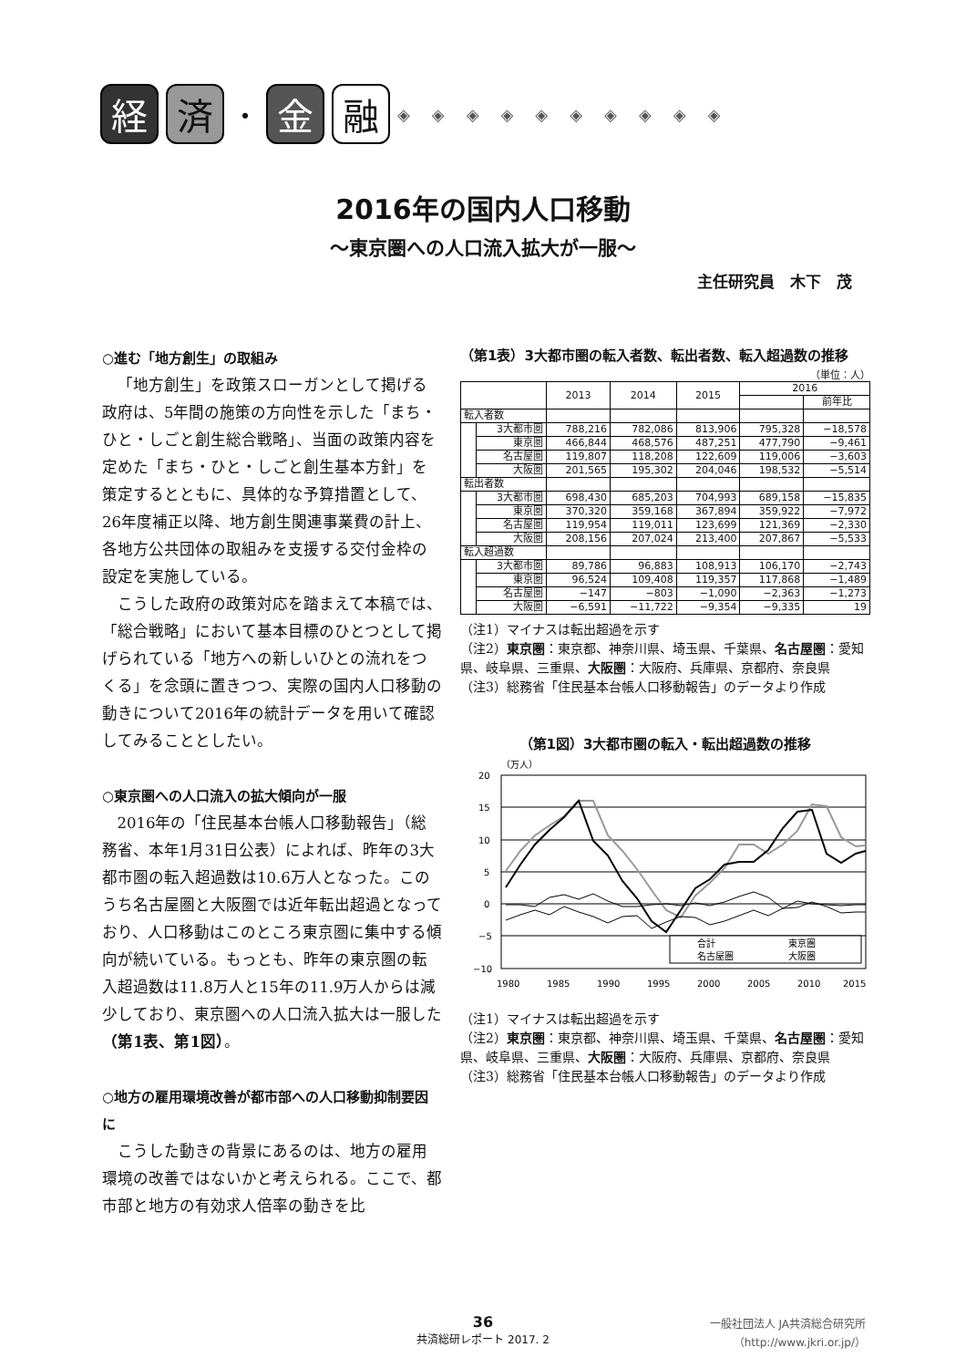経 済
・
金 融
◈◈◈◈◈◈◈◈◈◈
2016年の国内人口移動
～東京圏への人口流入拡大が一服～
主任研究員　木下　茂
○進む「地方創生」の取組み
「地方創生」を政策スローガンとして掲げる政府は、5年間の施策の方向性を示した「まち・ひと・しごと創生総合戦略」、当面の政策内容を定めた「まち・ひと・しごと創生基本方針」を策定するとともに、具体的な予算措置として、26年度補正以降、地方創生関連事業費の計上、各地方公共団体の取組みを支援する交付金枠の設定を実施している。
こうした政府の政策対応を踏まえて本稿では、「総合戦略」において基本目標のひとつとして掲げられている「地方への新しいひとの流れをつくる」を念頭に置きつつ、実際の国内人口移動の動きについて2016年の統計データを用いて確認してみることとしたい。
○東京圏への人口流入の拡大傾向が一服
2016年の「住民基本台帳人口移動報告」（総務省、本年1月31日公表）によれば、昨年の3大都市圏の転入超過数は10.6万人となった。このうち名古屋圏と大阪圏では近年転出超過となっており、人口移動はこのところ東京圏に集中する傾向が続いている。もっとも、昨年の東京圏の転入超過数は11.8万人と15年の11.9万人からは減少しており、東京圏への人口流入拡大は一服した（第1表、第1図）。
○地方の雇用環境改善が都市部への人口移動抑制要因に
こうした動きの背景にあるのは、地方の雇用環境の改善ではないかと考えられる。ここで、都市部と地方の有効求人倍率の動きを比
（第1表）3大都市圏の転入者数、転出者数、転入超過数の推移
（単位：人）
| | | 2013 | 2014 | 2015 | 2016 | |
| --- | --- | --- | --- | --- | --- | --- |
| | | | | | | 前年比 |
| 転入者数 | | | | | | |
| | 3大都市圏 | 788,216 | 782,086 | 813,906 | 795,328 | −18,578 |
| | 東京圏 | 466,844 | 468,576 | 487,251 | 477,790 | −9,461 |
| | 名古屋圏 | 119,807 | 118,208 | 122,609 | 119,006 | −3,603 |
| | 大阪圏 | 201,565 | 195,302 | 204,046 | 198,532 | −5,514 |
| 転出者数 | | | | | | |
| | 3大都市圏 | 698,430 | 685,203 | 704,993 | 689,158 | −15,835 |
| | 東京圏 | 370,320 | 359,168 | 367,894 | 359,922 | −7,972 |
| | 名古屋圏 | 119,954 | 119,011 | 123,699 | 121,369 | −2,330 |
| | 大阪圏 | 208,156 | 207,024 | 213,400 | 207,867 | −5,533 |
| 転入超過数 | | | | | | |
| | 3大都市圏 | 89,786 | 96,883 | 108,913 | 106,170 | −2,743 |
| | 東京圏 | 96,524 | 109,408 | 119,357 | 117,868 | −1,489 |
| | 名古屋圏 | −147 | −803 | −1,090 | −2,363 | −1,273 |
| | 大阪圏 | −6,591 | −11,722 | −9,354 | −9,335 | 19 |
（注1）マイナスは転出超過を示す
（注2）東京圏：東京都、神奈川県、埼玉県、千葉県、名古屋圏：愛知県、岐阜県、三重県、大阪圏：大阪府、兵庫県、京都府、奈良県
（注3）総務省「住民基本台帳人口移動報告」のデータより作成
（第1図）3大都市圏の転入・転出超過数の推移
（万人）
20
15
10
5
0
−5
−10
合計
東京圏
名古屋圏
大阪圏
1980
1985
1990
1995
2000
2005
2010
2015
（注1）マイナスは転出超過を示す
（注2）東京圏：東京都、神奈川県、埼玉県、千葉県、名古屋圏：愛知県、岐阜県、三重県、大阪圏：大阪府、兵庫県、京都府、奈良県
（注3）総務省「住民基本台帳人口移動報告」のデータより作成
36
共済総研レポート 2017. 2
一般社団法人 JA共済総合研究所
（http://www.jkri.or.jp/）